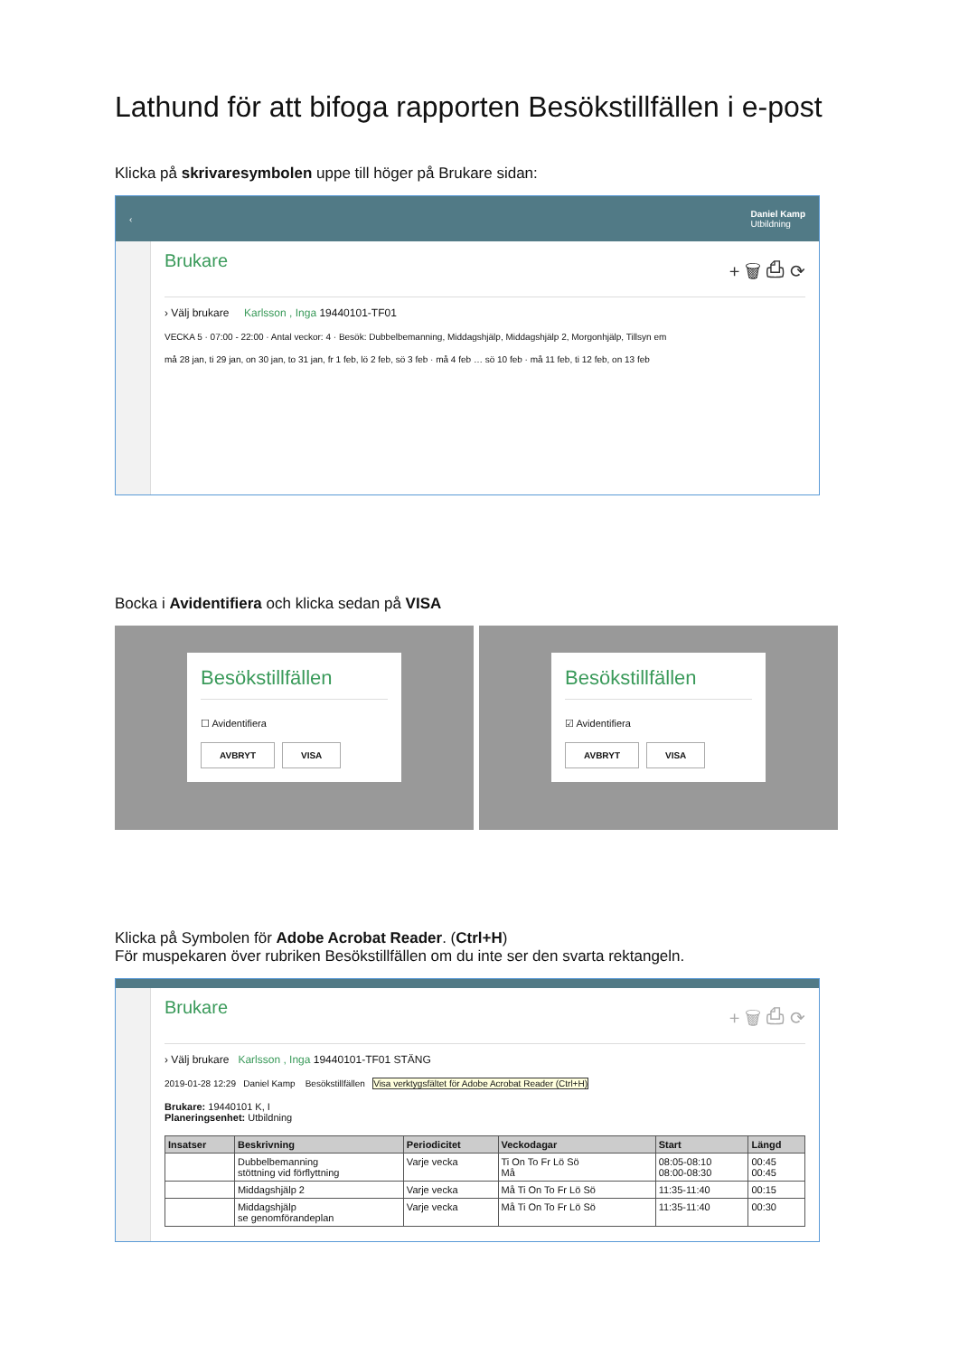Lathund för att bifoga rapporten Besökstillfällen i e-post
Klicka på skrivaresymbolen uppe till höger på Brukare sidan:
‹ Daniel Kamp
Utbildning
Brukare + 🗑 ⎙ ⟳
› Välj brukare Karlsson , Inga 19440101-TF01
VECKA 5 · 07:00 - 22:00 · Antal veckor: 4 · Besök: Dubbelbemanning, Middagshjälp, Middagshjälp 2, Morgonhjälp, Tillsyn em
må 28 jan, ti 29 jan, on 30 jan, to 31 jan, fr 1 feb, lö 2 feb, sö 3 feb · må 4 feb … sö 10 feb · må 11 feb, ti 12 feb, on 13 feb
Bocka i Avidentifiera och klicka sedan på VISA
Besökstillfällen
☐ Avidentifiera
AVBRYT VISA
Besökstillfällen
☑ Avidentifiera
AVBRYT VISA
Klicka på Symbolen för Adobe Acrobat Reader. (Ctrl+H)
För muspekaren över rubriken Besökstillfällen om du inte ser den svarta rektangeln.
Brukare + 🗑 ⎙ ⟳
› Välj brukare Karlsson , Inga 19440101-TF01 STÄNG
2019-01-28 12:29 Daniel Kamp Besökstillfällen Visa verktygsfältet för Adobe Acrobat Reader (Ctrl+H)
Brukare: 19440101 K, I
Planeringsenhet: Utbildning
| Insatser | Beskrivning | Periodicitet | Veckodagar | Start | Längd |
| --- | --- | --- | --- | --- | --- |
| | Dubbelbemanning stöttning vid förflyttning | Varje vecka | Ti On To Fr Lö Sö Må | 08:05-08:10 08:00-08:30 | 00:45 00:45 |
| | Middagshjälp 2 | Varje vecka | Må Ti On To Fr Lö Sö | 11:35-11:40 | 00:15 |
| | Middagshjälp se genomförandeplan | Varje vecka | Må Ti On To Fr Lö Sö | 11:35-11:40 | 00:30 |